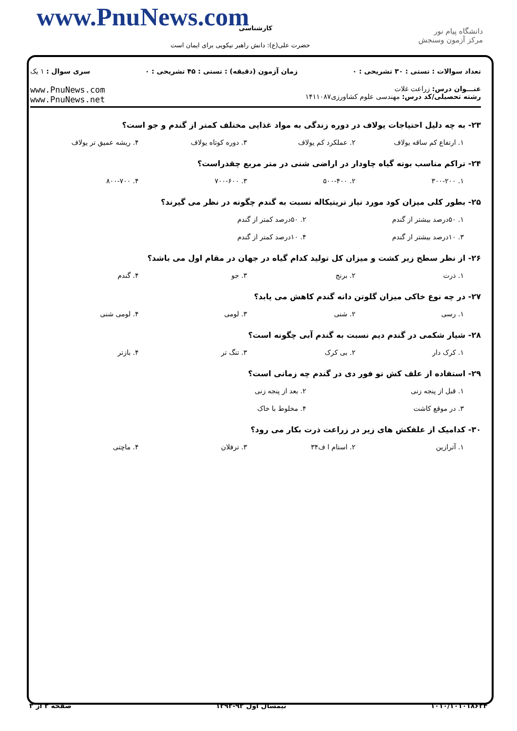www.PnuNews.com کارشناسی
حضرت علی(ع): دانش راهبر نیکویی برای ایمان است
دانشگاه پیام نور
مرکز آزمون وسنجش
تعداد سوالات : تستی : ۳۰ تشریحی : ۰ زمان آزمون (دقیقه) : تستی : ۴۵ تشریحی : ۰ سری سوال : ۱ یک
عنـــوان درس: زراعت غلات
رشته تحصیلی/کد درس: مهندسی علوم کشاورزی۱۴۱۱۰۸۷
www.PnuNews.com
www.PnuNews.net
۲۳- به چه دلیل احتیاجات یولاف در دوره زندگی به مواد غذایی مختلف کمتر از گندم و جو است؟
۱. ارتفاع کم ساقه یولاف ۲. عملکرد کم یولاف ۳. دوره کوتاه یولاف ۴. ریشه عمیق تر یولاف
۲۴- تراکم مناسب بوته گیاه چاودار در اراضی شنی در متر مربع چقدراست؟
۱. ۳۰۰-۲۰۰ ۲. ۵۰۰-۴۰۰ ۳. ۷۰۰-۶۰۰ ۴. ۸۰۰-۷۰۰
۲۵- بطور کلی میزان کود مورد نیاز تریتیکاله نسبت به گندم چگونه در نظر می گیرند؟
۱. ۵۰درصد بیشتر از گندم ۲. ۵۰درصد کمتر از گندم ۳. ۱۰درصد بیشتر از گندم ۴. ۱۰درصد کمتر از گندم
۲۶- از نظر سطح زیر کشت و میزان کل تولید کدام گیاه در جهان در مقام اول می باشد؟
۱. ذرت ۲. برنج ۳. جو ۴. گندم
۲۷- در چه نوع خاکی میزان گلوتن دانه گندم کاهش می یابد؟
۱. رسی ۲. شنی ۳. لومی ۴. لومی شنی
۲۸- شیار شکمی در گندم دیم نسبت به گندم آبی چگونه است؟
۱. کرک دار ۲. بی کرک ۳. تنگ تر ۴. بازتر
۲۹- استفاده از علف کش تو فور دی در گندم چه زمانی است؟
۱. قبل از پنجه زنی ۲. بعد از پنجه زنی ۳. در موقع کاشت ۴. مخلوط با خاک
۳۰- کدامیک از علفکش های زیر در زراعت ذرت بکار می رود؟
۱. آترازین ۲. استام ا ف۳۴ ۳. ترفلان ۴. ماچتی
۱۰۱۰/۱۰۱۰۱۸۶۲۴ نیمسال اول ۹۳-۱۳۹۲ صفحه ۳ از ۳